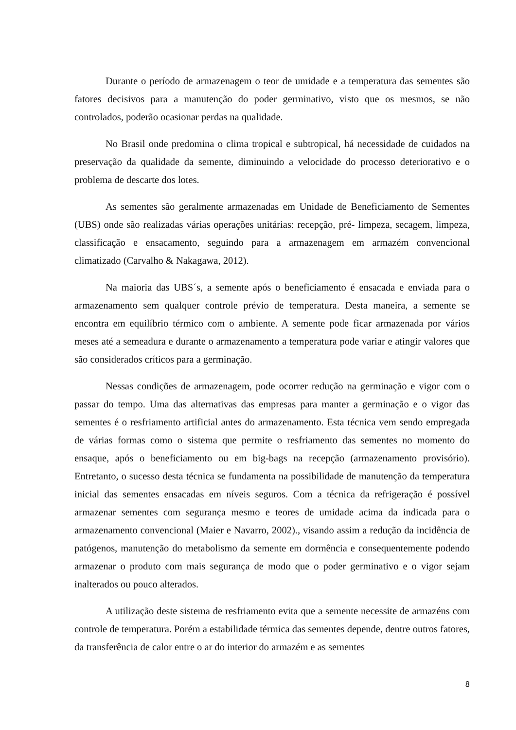Durante o período de armazenagem o teor de umidade e a temperatura das sementes são fatores decisivos para a manutenção do poder germinativo, visto que os mesmos, se não controlados, poderão ocasionar perdas na qualidade.
No Brasil onde predomina o clima tropical e subtropical, há necessidade de cuidados na preservação da qualidade da semente, diminuindo a velocidade do processo deteriorativo e o problema de descarte dos lotes.
As sementes são geralmente armazenadas em Unidade de Beneficiamento de Sementes (UBS) onde são realizadas várias operações unitárias: recepção, pré- limpeza, secagem, limpeza, classificação e ensacamento, seguindo para a armazenagem em armazém convencional climatizado (Carvalho & Nakagawa, 2012).
Na maioria das UBS´s, a semente após o beneficiamento é ensacada e enviada para o armazenamento sem qualquer controle prévio de temperatura. Desta maneira, a semente se encontra em equilíbrio térmico com o ambiente. A semente pode ficar armazenada por vários meses até a semeadura e durante o armazenamento a temperatura pode variar e atingir valores que são considerados críticos para a germinação.
Nessas condições de armazenagem, pode ocorrer redução na germinação e vigor com o passar do tempo. Uma das alternativas das empresas para manter a germinação e o vigor das sementes é o resfriamento artificial antes do armazenamento. Esta técnica vem sendo empregada de várias formas como o sistema que permite o resfriamento das sementes no momento do ensaque, após o beneficiamento ou em big-bags na recepção (armazenamento provisório). Entretanto, o sucesso desta técnica se fundamenta na possibilidade de manutenção da temperatura inicial das sementes ensacadas em níveis seguros. Com a técnica da refrigeração é possível armazenar sementes com segurança mesmo e teores de umidade acima da indicada para o armazenamento convencional (Maier e Navarro, 2002)., visando assim a redução da incidência de patógenos, manutenção do metabolismo da semente em dormência e consequentemente podendo armazenar o produto com mais segurança de modo que o poder germinativo e o vigor sejam inalterados ou pouco alterados.
A utilização deste sistema de resfriamento evita que a semente necessite de armazéns com controle de temperatura. Porém a estabilidade térmica das sementes depende, dentre outros fatores, da transferência de calor entre o ar do interior do armazém e as sementes
8